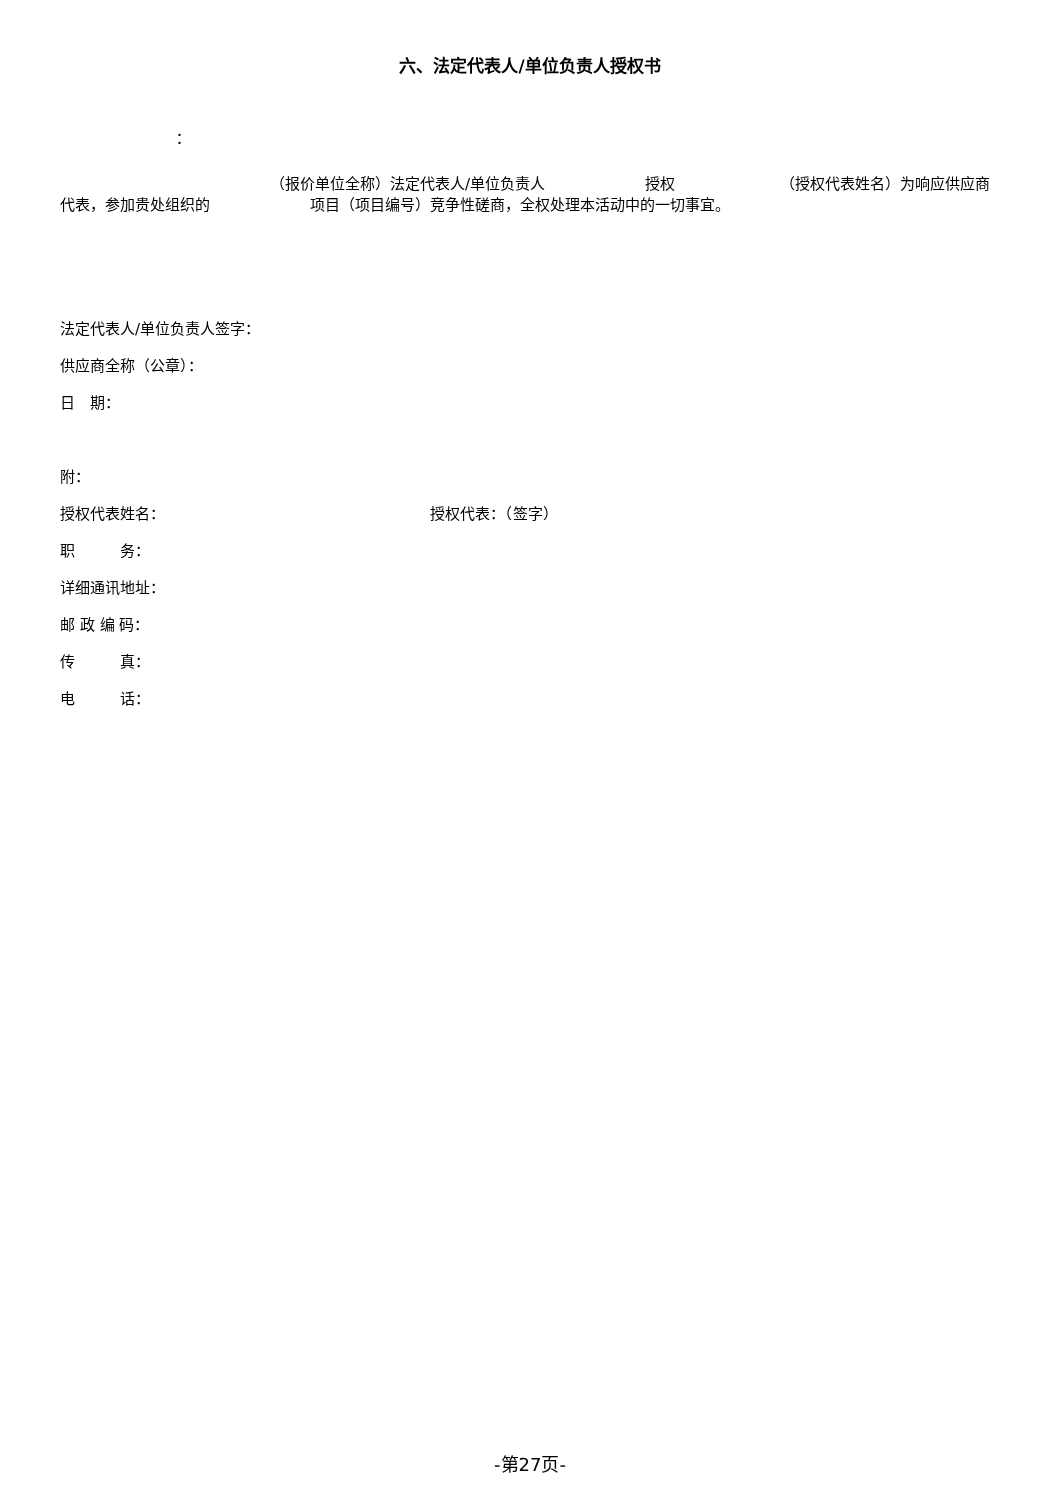六、法定代表人/单位负责人授权书
：
（报价单位全称）法定代表人/单位负责人 授权 （授权代表姓名）为响应供应商代表，参加贵处组织的 项目（项目编号）竞争性磋商，全权处理本活动中的一切事宜。
法定代表人/单位负责人签字：
供应商全称（公章）：
日　期：
附：
授权代表姓名： 授权代表：（签字）
职　　　务：
详细通讯地址：
邮 政 编 码：
传　　　真：
电　　　话：
-第27页-